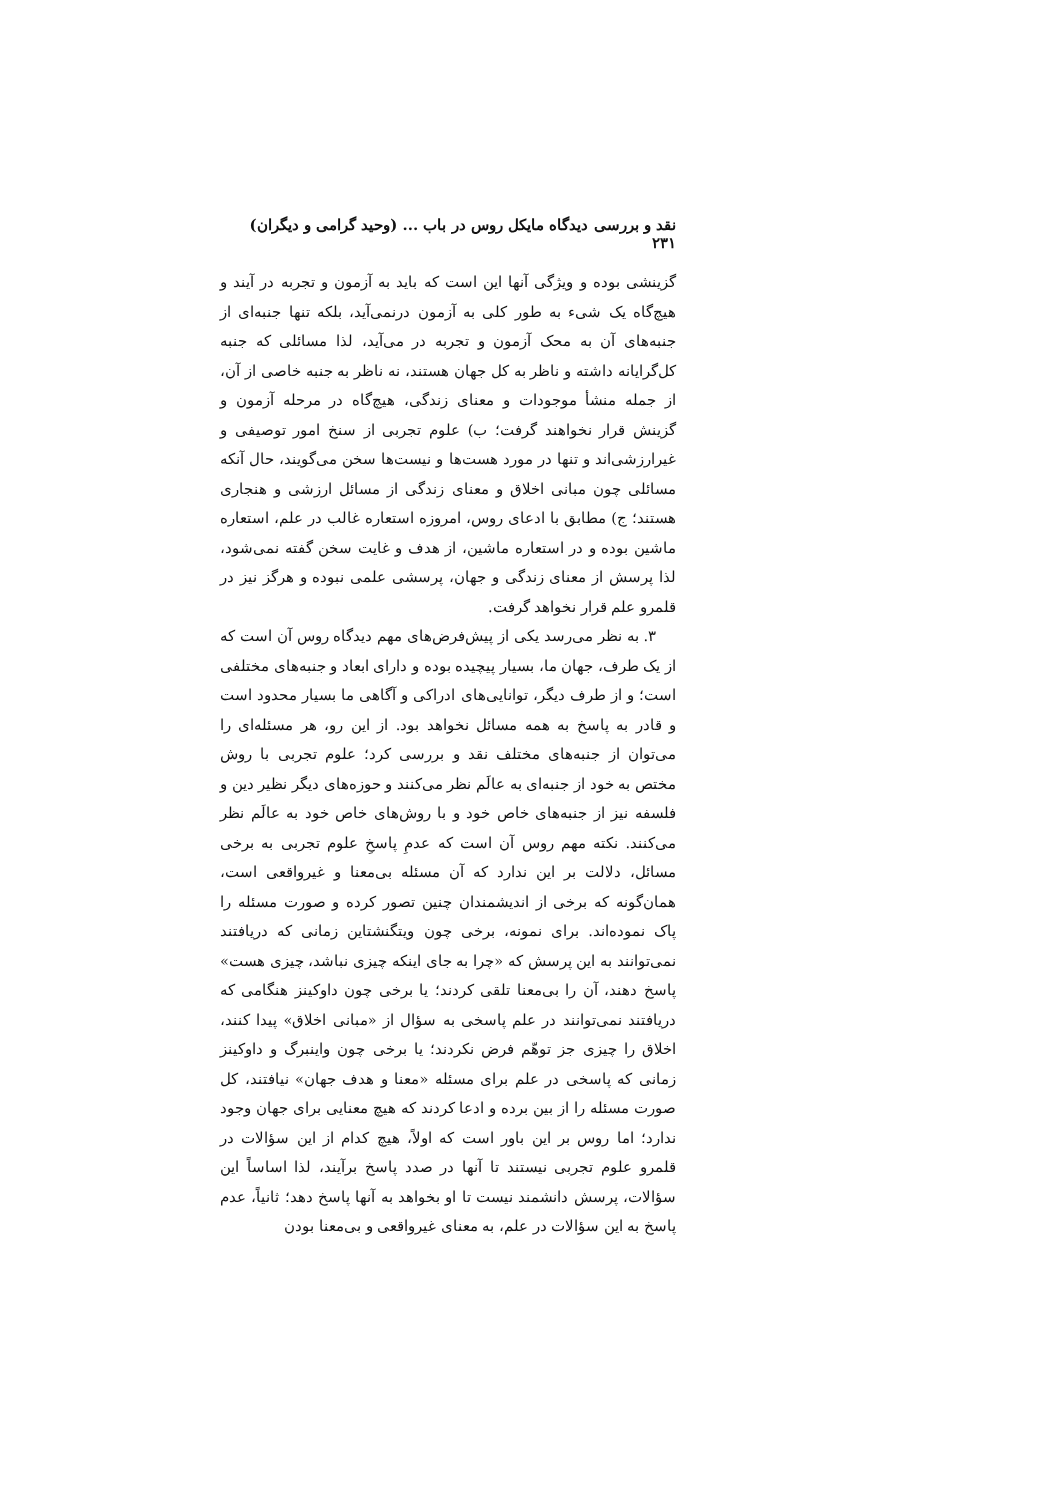نقد و بررسی دیدگاه مایکل روس در باب ... (وحید گرامی و دیگران) ۲۳۱
گزینشی بوده و ویژگی آنها این است که باید به آزمون و تجربه در آیند و هیچ‌گاه یک شیء به طور کلی به آزمون درنمی‌آید، بلکه تنها جنبه‌ای از جنبه‌های آن به محک آزمون و تجربه در می‌آید، لذا مسائلی که جنبه کل‌گرایانه داشته و ناظر به کل جهان هستند، نه ناظر به جنبه خاصی از آن، از جمله منشأ موجودات و معنای زندگی، هیچ‌گاه در مرحله آزمون و گزینش قرار نخواهند گرفت؛ ب) علوم تجربی از سنخ امور توصیفی و غیرارزشی‌اند و تنها در مورد هست‌ها و نیست‌ها سخن می‌گویند، حال آنکه مسائلی چون مبانی اخلاق و معنای زندگی از مسائل ارزشی و هنجاری هستند؛ ج) مطابق با ادعای روس، امروزه استعاره غالب در علم، استعاره ماشین بوده و در استعاره ماشین، از هدف و غایت سخن گفته نمی‌شود، لذا پرسش از معنای زندگی و جهان، پرسشی علمی نبوده و هرگز نیز در قلمرو علم قرار نخواهد گرفت.
۳. به نظر می‌رسد یکی از پیش‌فرض‌های مهم دیدگاه روس آن است که از یک طرف، جهان ما، بسیار پیچیده بوده و دارای ابعاد و جنبه‌های مختلفی است؛ و از طرف دیگر، توانایی‌های ادراکی و آگاهی ما بسیار محدود است و قادر به پاسخ به همه مسائل نخواهد بود. از این رو، هر مسئله‌ای را می‌توان از جنبه‌های مختلف نقد و بررسی کرد؛ علوم تجربی با روش مختص به خود از جنبه‌ای به عالَم نظر می‌کنند و حوزه‌های دیگر نظیر دین و فلسفه نیز از جنبه‌های خاص خود و با روش‌های خاص خود به عالَم نظر می‌کنند. نکته مهم روس آن است که عدمِ پاسخِ علوم تجربی به برخی مسائل، دلالت بر این ندارد که آن مسئله بی‌معنا و غیرواقعی است، همان‌گونه که برخی از اندیشمندان چنین تصور کرده و صورت مسئله را پاک نموده‌اند. برای نمونه، برخی چون ویتگنشتاین زمانی که دریافتند نمی‌توانند به این پرسش که «چرا به جای اینکه چیزی نباشد، چیزی هست» پاسخ دهند، آن را بی‌معنا تلقی کردند؛ یا برخی چون داوکینز هنگامی که دریافتند نمی‌توانند در علم پاسخی به سؤال از «مبانی اخلاق» پیدا کنند، اخلاق را چیزی جز توهّم فرض نکردند؛ یا برخی چون واینبرگ و داوکینز زمانی که پاسخی در علم برای مسئله «معنا و هدف جهان» نیافتند، کل صورت مسئله را از بین برده و ادعا کردند که هیچ معنایی برای جهان وجود ندارد؛ اما روس بر این باور است که اولاً، هیچ کدام از این سؤالات در قلمرو علوم تجربی نیستند تا آنها در صدد پاسخ برآیند، لذا اساساً این سؤالات، پرسش دانشمند نیست تا او بخواهد به آنها پاسخ دهد؛ ثانیاً، عدم پاسخ به این سؤالات در علم، به معنای غیرواقعی و بی‌معنا بودن